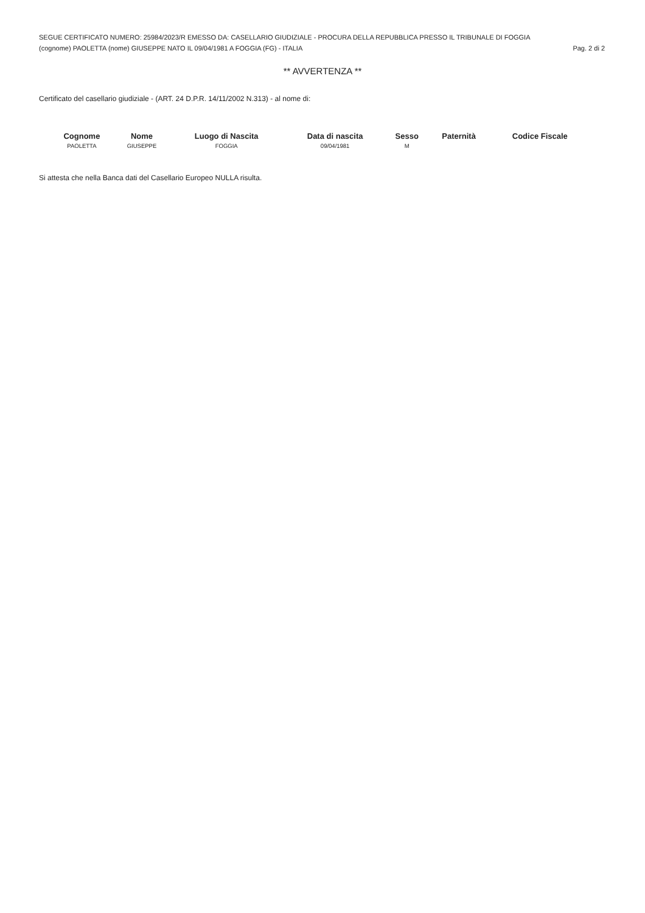SEGUE CERTIFICATO NUMERO: 25984/2023/R EMESSO DA: CASELLARIO GIUDIZIALE - PROCURA DELLA REPUBBLICA PRESSO IL TRIBUNALE DI FOGGIA
(cognome) PAOLETTA (nome) GIUSEPPE NATO IL 09/04/1981 A FOGGIA (FG) - ITALIA Pag. 2 di 2
** AVVERTENZA **
Certificato del casellario giudiziale - (ART. 24 D.P.R. 14/11/2002 N.313) - al nome di:
| Cognome | Nome | Luogo di Nascita | Data di nascita | Sesso | Paternità | Codice Fiscale |
| --- | --- | --- | --- | --- | --- | --- |
| PAOLETTA | GIUSEPPE | FOGGIA | 09/04/1981 | M | | |
Si attesta che nella Banca dati del Casellario Europeo NULLA risulta.